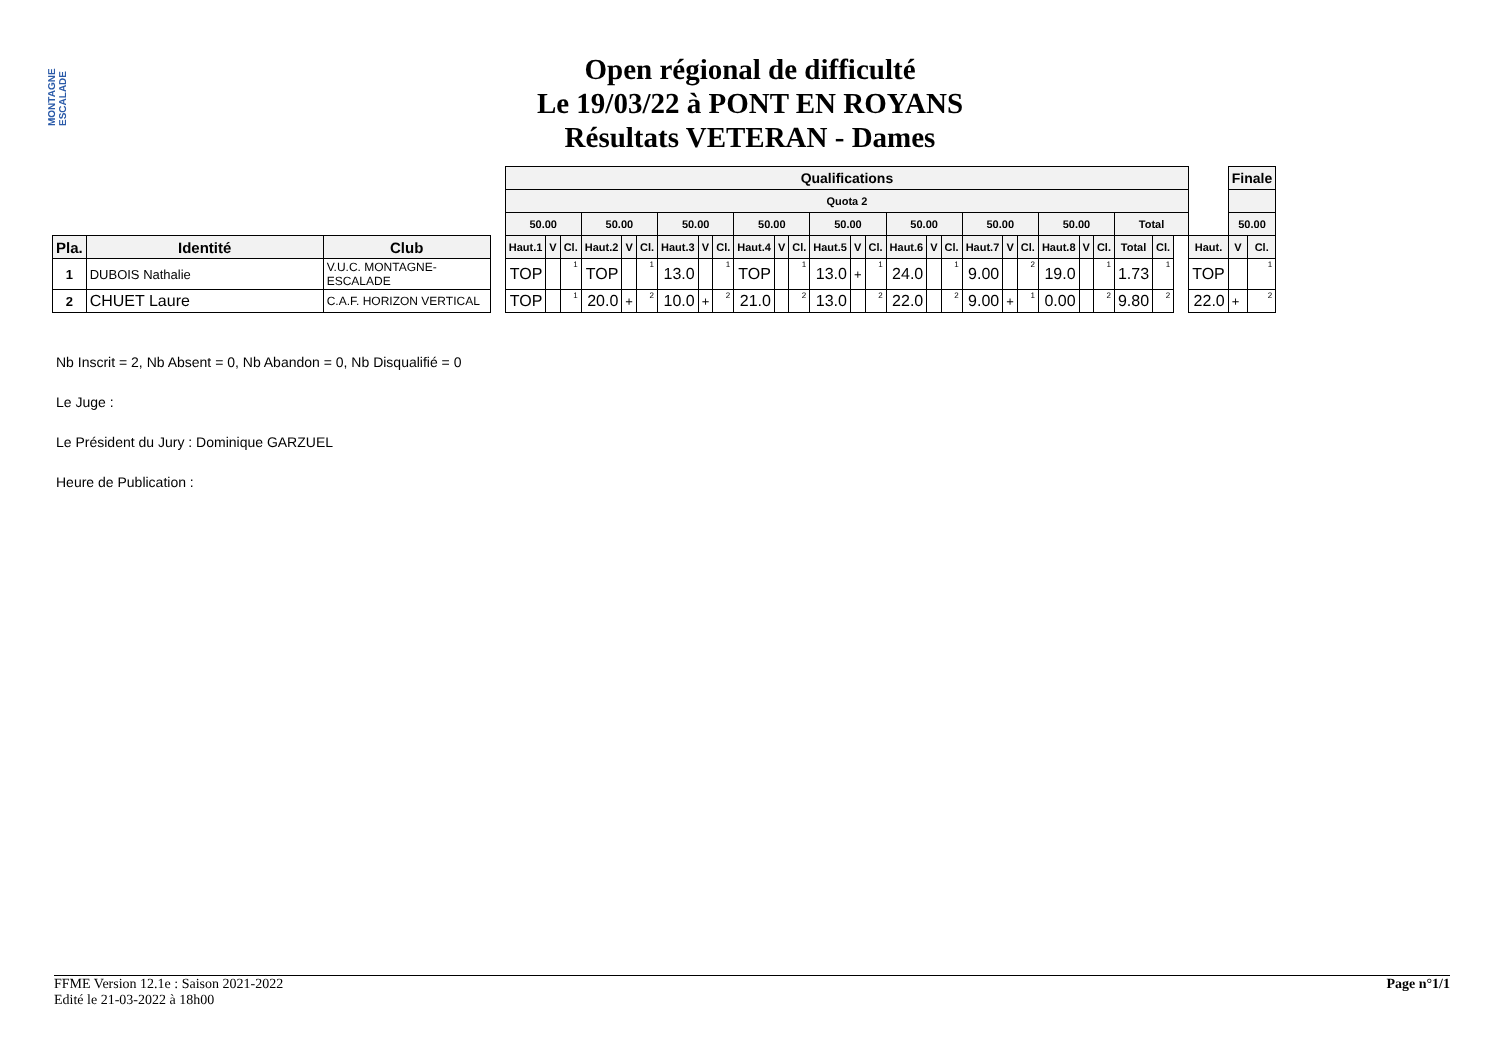MONTAGNE ESCALADE
Open régional de difficulté
Le 19/03/22 à PONT EN ROYANS
Résultats VETERAN - Dames
| | | | | Qualifications | | | | | | | | | | | | | | | | | | | | | | | | | | | | Finale | |
| | | | | Quota 2 | | | | | | | | | | | | | | | | | | | | | | | | | | | | | |
| | | | | 50.00 | | | 50.00 | | | 50.00 | | | 50.00 | | | 50.00 | | | 50.00 | | | 50.00 | | | 50.00 | | | Total | | | | 50.00 | |
| Pla. | Identité | Club | | Haut.1 | V | Cl. | Haut.2 | V | Cl. | Haut.3 | V | Cl. | Haut.4 | V | Cl. | Haut.5 | V | Cl. | Haut.6 | V | Cl. | Haut.7 | V | Cl. | Haut.8 | V | Cl. | Total | Cl. | | Haut. | V | Cl. |
| 1 | DUBOIS Nathalie | V.U.C. MONTAGNE-ESCALADE | | TOP | | 1 | TOP | | 1 | 13.0 | | 1 | TOP | | 1 | 13.0 | + | 1 | 24.0 | | 1 | 9.00 | | 2 | 19.0 | | 1 | 1.73 | 1 | | TOP | | 1 |
| 2 | CHUET Laure | C.A.F. HORIZON VERTICAL | | TOP | | 1 | 20.0 | + | 2 | 10.0 | + | 2 | 21.0 | | 2 | 13.0 | | 2 | 22.0 | | 2 | 9.00 | + | 1 | 0.00 | | 2 | 9.80 | 2 | | 22.0 | + | 2 |
Nb Inscrit = 2, Nb Absent = 0, Nb Abandon = 0, Nb Disqualifié = 0
Le Juge :
Le Président du Jury : Dominique GARZUEL
Heure de Publication :
FFME Version 12.1e : Saison 2021-2022
Edité le 21-03-2022 à 18h00
Page n°1/1